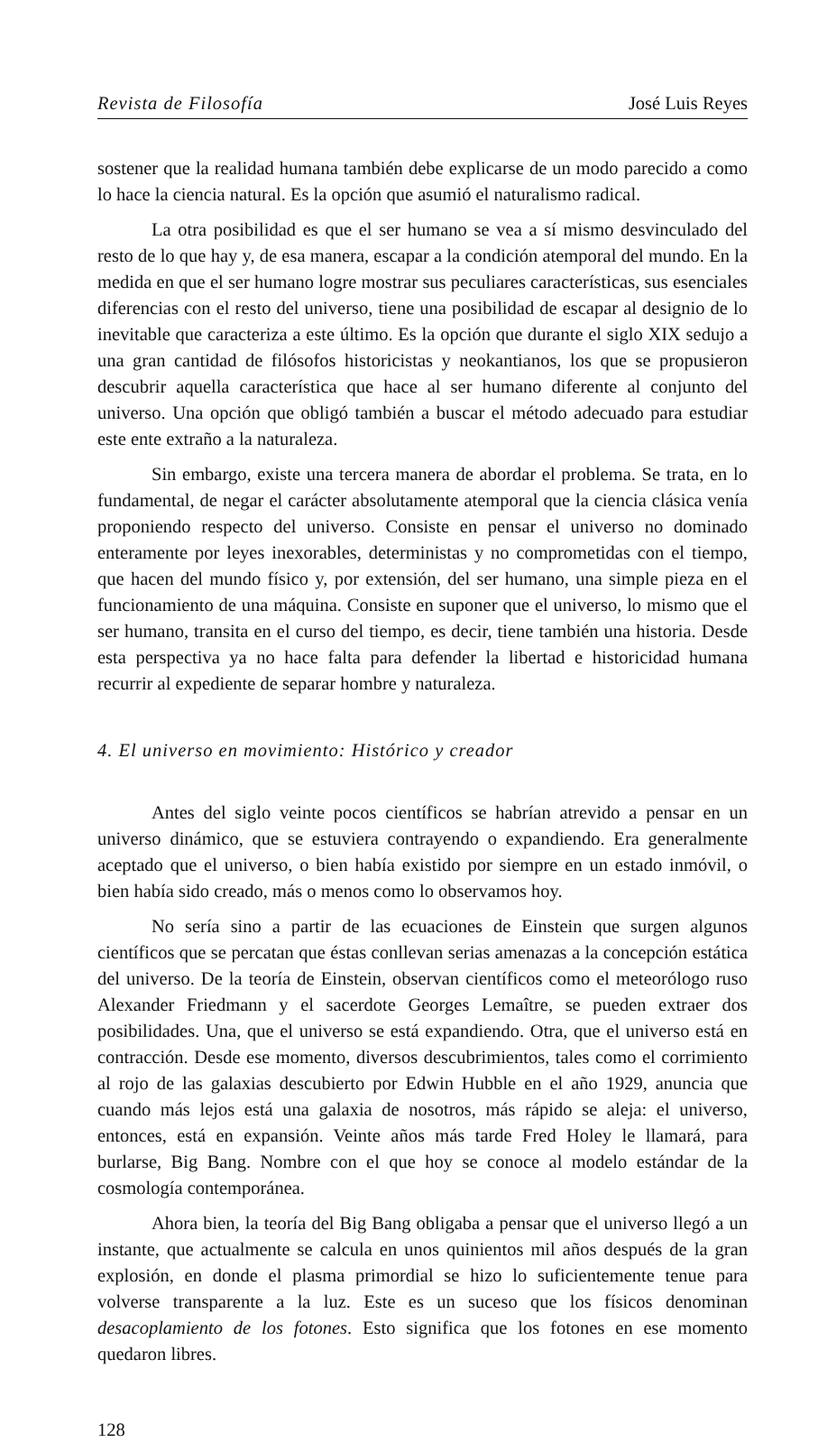Revista de Filosofía José Luis Reyes
sostener que la realidad humana también debe explicarse de un modo parecido a como lo hace la ciencia natural. Es la opción que asumió el naturalismo radical.
La otra posibilidad es que el ser humano se vea a sí mismo desvinculado del resto de lo que hay y, de esa manera, escapar a la condición atemporal del mundo. En la medida en que el ser humano logre mostrar sus peculiares características, sus esenciales diferencias con el resto del universo, tiene una posibilidad de escapar al designio de lo inevitable que caracteriza a este último. Es la opción que durante el siglo XIX sedujo a una gran cantidad de filósofos historicistas y neokantianos, los que se propusieron descubrir aquella característica que hace al ser humano diferente al conjunto del universo. Una opción que obligó también a buscar el método adecuado para estudiar este ente extraño a la naturaleza.
Sin embargo, existe una tercera manera de abordar el problema. Se trata, en lo fundamental, de negar el carácter absolutamente atemporal que la ciencia clásica venía proponiendo respecto del universo. Consiste en pensar el universo no dominado enteramente por leyes inexorables, deterministas y no comprometidas con el tiempo, que hacen del mundo físico y, por extensión, del ser humano, una simple pieza en el funcionamiento de una máquina. Consiste en suponer que el universo, lo mismo que el ser humano, transita en el curso del tiempo, es decir, tiene también una historia. Desde esta perspectiva ya no hace falta para defender la libertad e historicidad humana recurrir al expediente de separar hombre y naturaleza.
4. El universo en movimiento: Histórico y creador
Antes del siglo veinte pocos científicos se habrían atrevido a pensar en un universo dinámico, que se estuviera contrayendo o expandiendo. Era generalmente aceptado que el universo, o bien había existido por siempre en un estado inmóvil, o bien había sido creado, más o menos como lo observamos hoy.
No sería sino a partir de las ecuaciones de Einstein que surgen algunos científicos que se percatan que éstas conllevan serias amenazas a la concepción estática del universo. De la teoría de Einstein, observan científicos como el meteorólogo ruso Alexander Friedmann y el sacerdote Georges Lemaître, se pueden extraer dos posibilidades. Una, que el universo se está expandiendo. Otra, que el universo está en contracción. Desde ese momento, diversos descubrimientos, tales como el corrimiento al rojo de las galaxias descubierto por Edwin Hubble en el año 1929, anuncia que cuando más lejos está una galaxia de nosotros, más rápido se aleja: el universo, entonces, está en expansión. Veinte años más tarde Fred Holey le llamará, para burlarse, Big Bang. Nombre con el que hoy se conoce al modelo estándar de la cosmología contemporánea.
Ahora bien, la teoría del Big Bang obligaba a pensar que el universo llegó a un instante, que actualmente se calcula en unos quinientos mil años después de la gran explosión, en donde el plasma primordial se hizo lo suficientemente tenue para volverse transparente a la luz. Este es un suceso que los físicos denominan desacoplamiento de los fotones. Esto significa que los fotones en ese momento quedaron libres.
128